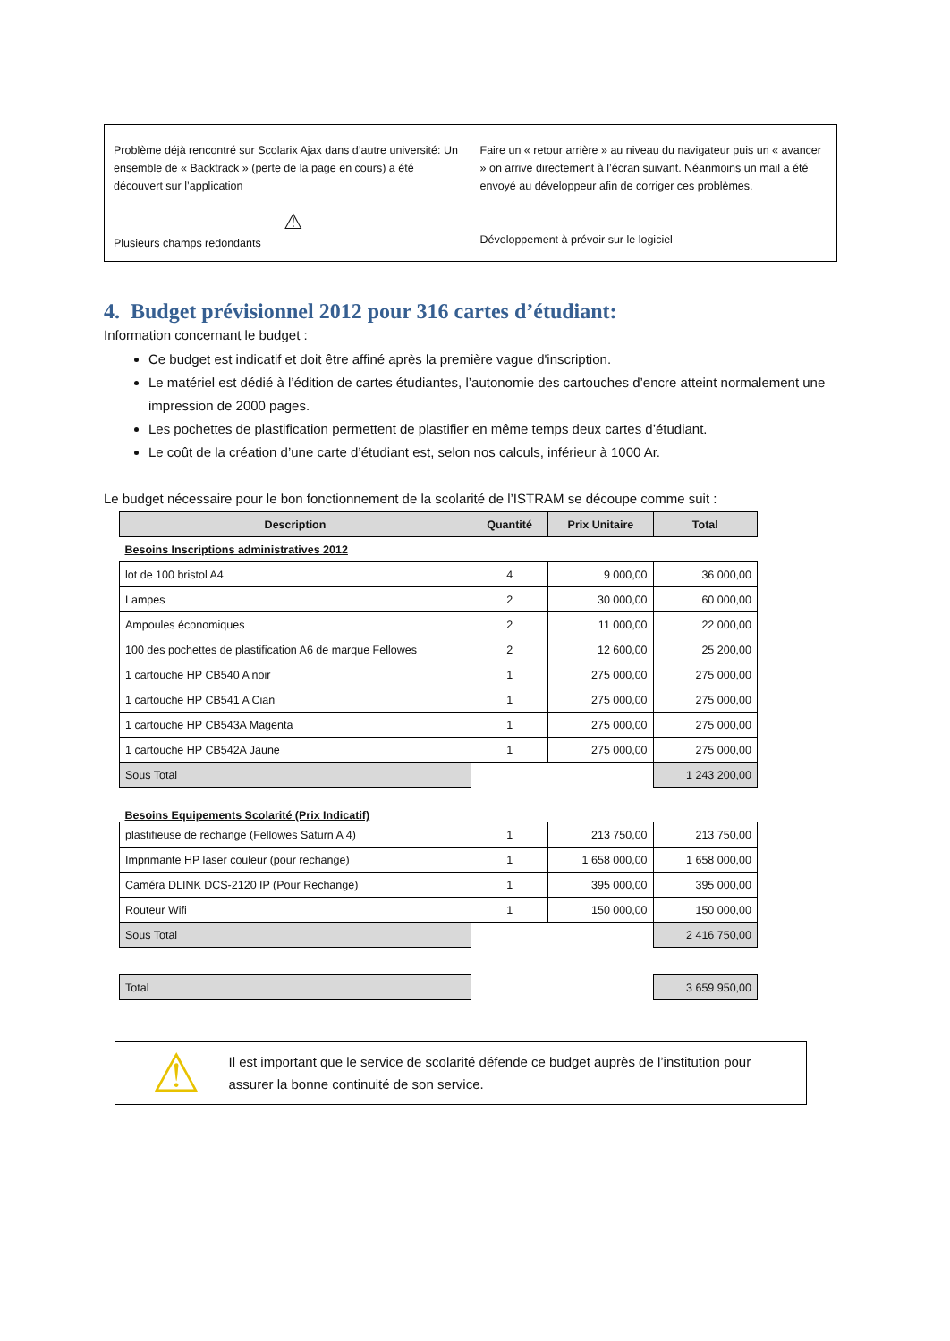| Problème déjà rencontré sur Scolarix Ajax dans d’autre université: Un ensemble de « Backtrack » (perte de la page en cours) a été découvert sur l’application ⚠ Plusieurs champs redondants | Faire un « retour arrière » au niveau du navigateur puis un « avancer » on arrive directement à l’écran suivant. Néanmoins un mail a été envoyé au développeur afin de corriger ces problèmes. Développement à prévoir sur le logiciel |
4. Budget prévisionnel 2012 pour 316 cartes d’étudiant:
Information concernant le budget :
Ce budget est indicatif et doit être affiné après la première vague d'inscription.
Le matériel est dédié à l’édition de cartes étudiantes, l’autonomie des cartouches d’encre atteint normalement une impression de 2000 pages.
Les pochettes de plastification permettent de plastifier en même temps deux cartes d’étudiant.
Le coût de la création d’une carte d’étudiant est, selon nos calculs, inférieur à 1000 Ar.
Le budget nécessaire pour le bon fonctionnement de la scolarité de l’ISTRAM se découpe comme suit :
| Description | Quantité | Prix Unitaire | Total |
| --- | --- | --- | --- |
| Besoins Inscriptions administratives 2012 | | | |
| lot de 100 bristol A4 | 4 | 9 000,00 | 36 000,00 |
| Lampes | 2 | 30 000,00 | 60 000,00 |
| Ampoules économiques | 2 | 11 000,00 | 22 000,00 |
| 100 des pochettes de plastification A6 de marque Fellowes | 2 | 12 600,00 | 25 200,00 |
| 1 cartouche HP CB540 A noir | 1 | 275 000,00 | 275 000,00 |
| 1 cartouche HP CB541 A Cian | 1 | 275 000,00 | 275 000,00 |
| 1 cartouche HP CB543A Magenta | 1 | 275 000,00 | 275 000,00 |
| 1 cartouche HP CB542A Jaune | 1 | 275 000,00 | 275 000,00 |
| Sous Total | | | 1 243 200,00 |
| Besoins Equipements Scolarité (Prix Indicatif) | | | |
| plastifieuse de rechange (Fellowes Saturn A 4) | 1 | 213 750,00 | 213 750,00 |
| Imprimante HP laser couleur (pour rechange) | 1 | 1 658 000,00 | 1 658 000,00 |
| Caméra DLINK DCS-2120 IP (Pour Rechange) | 1 | 395 000,00 | 395 000,00 |
| Routeur Wifi | 1 | 150 000,00 | 150 000,00 |
| Sous Total | | | 2 416 750,00 |
| Total | | | 3 659 950,00 |
⚠ Il est important que le service de scolarité défende ce budget auprès de l’institution pour assurer la bonne continuité de son service.